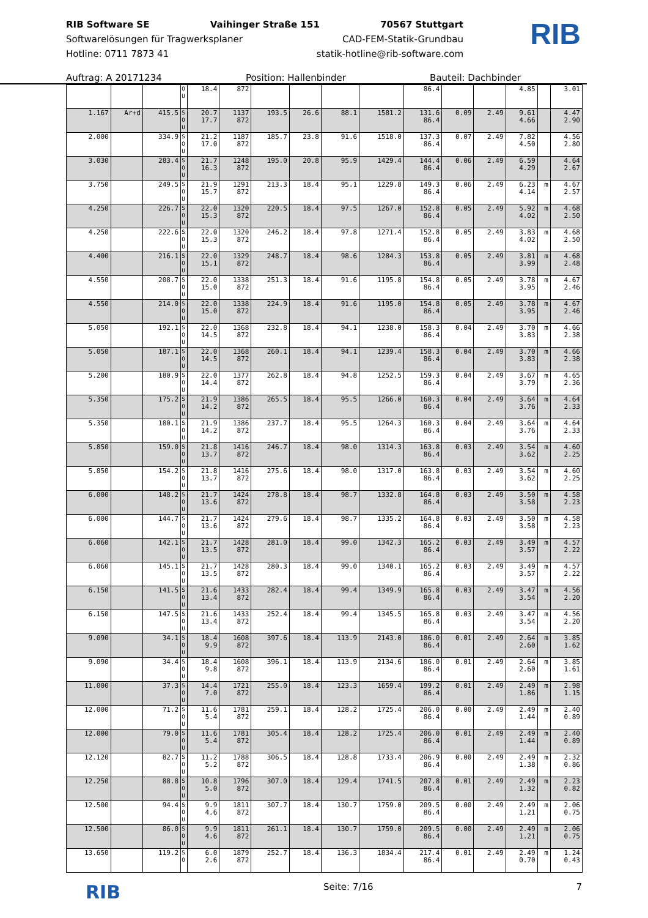RIB Software SE Vaihinger Straße 151 70567 Stuttgart
Softwarelösungen für Tragwerksplaner CAD-FEM-Statik-Grundbau
Hotline: 0711 7873 41 statik-hotline@rib-software.com
RIB
Auftrag: A 20171234 Position: Hallenbinder Bauteil: Dachbinder
| | | | O U | 18.4 | 872 | | | | | 86.4 | | | 4.85 | | 3.01 |
| 1.167 | Ar+d | 415.5 | S O U | 20.7 17.7 | 1137 872 | 193.5 | 26.6 | 88.1 | 1581.2 | 131.6 86.4 | 0.09 | 2.49 | 9.61 4.66 | | 4.47 2.90 |
| 2.000 | | 334.9 | S O U | 21.2 17.0 | 1187 872 | 185.7 | 23.8 | 91.6 | 1518.0 | 137.3 86.4 | 0.07 | 2.49 | 7.82 4.50 | | 4.56 2.80 |
| 3.030 | | 283.4 | S O U | 21.7 16.3 | 1248 872 | 195.0 | 20.8 | 95.9 | 1429.4 | 144.4 86.4 | 0.06 | 2.49 | 6.59 4.29 | | 4.64 2.67 |
| 3.750 | | 249.5 | S O U | 21.9 15.7 | 1291 872 | 213.3 | 18.4 | 95.1 | 1229.8 | 149.3 86.4 | 0.06 | 2.49 | 6.23 4.14 | m | 4.67 2.57 |
| 4.250 | | 226.7 | S O U | 22.0 15.3 | 1320 872 | 220.5 | 18.4 | 97.5 | 1267.0 | 152.8 86.4 | 0.05 | 2.49 | 5.92 4.02 | m | 4.68 2.50 |
| 4.250 | | 222.6 | S O U | 22.0 15.3 | 1320 872 | 246.2 | 18.4 | 97.8 | 1271.4 | 152.8 86.4 | 0.05 | 2.49 | 3.83 4.02 | m | 4.68 2.50 |
| 4.400 | | 216.1 | S O U | 22.0 15.1 | 1329 872 | 248.7 | 18.4 | 98.6 | 1284.3 | 153.8 86.4 | 0.05 | 2.49 | 3.81 3.99 | m | 4.68 2.48 |
| 4.550 | | 208.7 | S O U | 22.0 15.0 | 1338 872 | 251.3 | 18.4 | 91.6 | 1195.8 | 154.8 86.4 | 0.05 | 2.49 | 3.78 3.95 | m | 4.67 2.46 |
| 4.550 | | 214.0 | S O U | 22.0 15.0 | 1338 872 | 224.9 | 18.4 | 91.6 | 1195.0 | 154.8 86.4 | 0.05 | 2.49 | 3.78 3.95 | m | 4.67 2.46 |
| 5.050 | | 192.1 | S O U | 22.0 14.5 | 1368 872 | 232.8 | 18.4 | 94.1 | 1238.0 | 158.3 86.4 | 0.04 | 2.49 | 3.70 3.83 | m | 4.66 2.38 |
| 5.050 | | 187.1 | S O U | 22.0 14.5 | 1368 872 | 260.1 | 18.4 | 94.1 | 1239.4 | 158.3 86.4 | 0.04 | 2.49 | 3.70 3.83 | m | 4.66 2.38 |
| 5.200 | | 180.9 | S O U | 22.0 14.4 | 1377 872 | 262.8 | 18.4 | 94.8 | 1252.5 | 159.3 86.4 | 0.04 | 2.49 | 3.67 3.79 | m | 4.65 2.36 |
| 5.350 | | 175.2 | S O U | 21.9 14.2 | 1386 872 | 265.5 | 18.4 | 95.5 | 1266.0 | 160.3 86.4 | 0.04 | 2.49 | 3.64 3.76 | m | 4.64 2.33 |
| 5.350 | | 180.1 | S O U | 21.9 14.2 | 1386 872 | 237.7 | 18.4 | 95.5 | 1264.3 | 160.3 86.4 | 0.04 | 2.49 | 3.64 3.76 | m | 4.64 2.33 |
| 5.850 | | 159.0 | S O U | 21.8 13.7 | 1416 872 | 246.7 | 18.4 | 98.0 | 1314.3 | 163.8 86.4 | 0.03 | 2.49 | 3.54 3.62 | m | 4.60 2.25 |
| 5.850 | | 154.2 | S O U | 21.8 13.7 | 1416 872 | 275.6 | 18.4 | 98.0 | 1317.0 | 163.8 86.4 | 0.03 | 2.49 | 3.54 3.62 | m | 4.60 2.25 |
| 6.000 | | 148.2 | S O U | 21.7 13.6 | 1424 872 | 278.8 | 18.4 | 98.7 | 1332.8 | 164.8 86.4 | 0.03 | 2.49 | 3.50 3.58 | m | 4.58 2.23 |
| 6.000 | | 144.7 | S O U | 21.7 13.6 | 1424 872 | 279.6 | 18.4 | 98.7 | 1335.2 | 164.8 86.4 | 0.03 | 2.49 | 3.50 3.58 | m | 4.58 2.23 |
| 6.060 | | 142.1 | S O U | 21.7 13.5 | 1428 872 | 281.0 | 18.4 | 99.0 | 1342.3 | 165.2 86.4 | 0.03 | 2.49 | 3.49 3.57 | m | 4.57 2.22 |
| 6.060 | | 145.1 | S O U | 21.7 13.5 | 1428 872 | 280.3 | 18.4 | 99.0 | 1340.1 | 165.2 86.4 | 0.03 | 2.49 | 3.49 3.57 | m | 4.57 2.22 |
| 6.150 | | 141.5 | S O U | 21.6 13.4 | 1433 872 | 282.4 | 18.4 | 99.4 | 1349.9 | 165.8 86.4 | 0.03 | 2.49 | 3.47 3.54 | m | 4.56 2.20 |
| 6.150 | | 147.5 | S O U | 21.6 13.4 | 1433 872 | 252.4 | 18.4 | 99.4 | 1345.5 | 165.8 86.4 | 0.03 | 2.49 | 3.47 3.54 | m | 4.56 2.20 |
| 9.090 | | 34.1 | S O U | 18.4 9.9 | 1608 872 | 397.6 | 18.4 | 113.9 | 2143.0 | 186.0 86.4 | 0.01 | 2.49 | 2.64 2.60 | m | 3.85 1.62 |
| 9.090 | | 34.4 | S O U | 18.4 9.8 | 1608 872 | 396.1 | 18.4 | 113.9 | 2134.6 | 186.0 86.4 | 0.01 | 2.49 | 2.64 2.60 | m | 3.85 1.61 |
| 11.000 | | 37.3 | S O U | 14.4 7.0 | 1721 872 | 255.0 | 18.4 | 123.3 | 1659.4 | 199.2 86.4 | 0.01 | 2.49 | 2.49 1.86 | m | 2.98 1.15 |
| 12.000 | | 71.2 | S O U | 11.6 5.4 | 1781 872 | 259.1 | 18.4 | 128.2 | 1725.4 | 206.0 86.4 | 0.00 | 2.49 | 2.49 1.44 | m | 2.40 0.89 |
| 12.000 | | 79.0 | S O U | 11.6 5.4 | 1781 872 | 305.4 | 18.4 | 128.2 | 1725.4 | 206.0 86.4 | 0.01 | 2.49 | 2.49 1.44 | m | 2.40 0.89 |
| 12.120 | | 82.7 | S O U | 11.2 5.2 | 1788 872 | 306.5 | 18.4 | 128.8 | 1733.4 | 206.9 86.4 | 0.00 | 2.49 | 2.49 1.38 | m | 2.32 0.86 |
| 12.250 | | 88.8 | S O U | 10.8 5.0 | 1796 872 | 307.0 | 18.4 | 129.4 | 1741.5 | 207.8 86.4 | 0.01 | 2.49 | 2.49 1.32 | m | 2.23 0.82 |
| 12.500 | | 94.4 | S O U | 9.9 4.6 | 1811 872 | 307.7 | 18.4 | 130.7 | 1759.0 | 209.5 86.4 | 0.00 | 2.49 | 2.49 1.21 | m | 2.06 0.75 |
| 12.500 | | 86.0 | S O U | 9.9 4.6 | 1811 872 | 261.1 | 18.4 | 130.7 | 1759.0 | 209.5 86.4 | 0.00 | 2.49 | 2.49 1.21 | m | 2.06 0.75 |
| 13.650 | | 119.2 | S O | 6.0 2.6 | 1879 872 | 252.7 | 18.4 | 136.3 | 1834.4 | 217.4 86.4 | 0.01 | 2.49 | 2.49 0.70 | m | 1.24 0.43 |
RIB Seite: 7/16 7